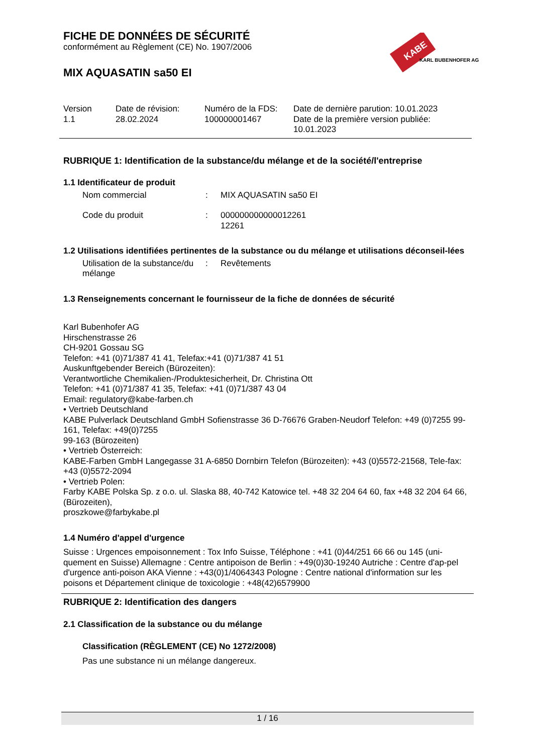KABE
KARL BUBENHOFER AG
FICHE DE DONNÉES DE SÉCURITÉ
conformément au Règlement (CE) No. 1907/2006
MIX AQUASATIN sa50 EI
Version
1.1
Date de révision:
28.02.2024
Numéro de la FDS:
100000001467
Date de dernière parution: 10.01.2023
Date de la première version publiée:
10.01.2023
RUBRIQUE 1: Identification de la substance/du mélange et de la société/l'entreprise
1.1 Identificateur de produit
Nom commercial : MIX AQUASATIN sa50 EI
Code du produit : 000000000000012261
12261
1.2 Utilisations identifiées pertinentes de la substance ou du mélange et utilisations déconseil-lées
Utilisation de la substance/du mélange
: Revêtements
1.3 Renseignements concernant le fournisseur de la fiche de données de sécurité
Karl Bubenhofer AG
Hirschenstrasse 26
CH-9201 Gossau SG
Telefon: +41 (0)71/387 41 41, Telefax:+41 (0)71/387 41 51
Auskunftgebender Bereich (Bürozeiten):
Verantwortliche Chemikalien-/Produktesicherheit, Dr. Christina Ott
Telefon: +41 (0)71/387 41 35, Telefax: +41 (0)71/387 43 04
Email: regulatory@kabe-farben.ch
• Vertrieb Deutschland
KABE Pulverlack Deutschland GmbH Sofienstrasse 36 D-76676 Graben-Neudorf Telefon: +49 (0)7255 99-161, Telefax: +49(0)7255
99-163 (Bürozeiten)
• Vertrieb Österreich:
KABE-Farben GmbH Langegasse 31 A-6850 Dornbirn Telefon (Bürozeiten): +43 (0)5572-21568, Tele-fax: +43 (0)5572-2094
• Vertrieb Polen:
Farby KABE Polska Sp. z o.o. ul. Slaska 88, 40-742 Katowice tel. +48 32 204 64 60, fax +48 32 204 64 66, (Bürozeiten),
proszkowe@farbykabe.pl
1.4 Numéro d'appel d'urgence
Suisse : Urgences empoisonnement : Tox Info Suisse, Téléphone : +41 (0)44/251 66 66 ou 145 (uni-quement en Suisse) Allemagne : Centre antipoison de Berlin : +49(0)30-19240 Autriche : Centre d'ap-pel d'urgence anti-poison AKA Vienne : +43(0)1/4064343 Pologne : Centre national d'information sur les poisons et Département clinique de toxicologie : +48(42)6579900
RUBRIQUE 2: Identification des dangers
2.1 Classification de la substance ou du mélange
Classification (RÈGLEMENT (CE) No 1272/2008)
Pas une substance ni un mélange dangereux.
1 / 16